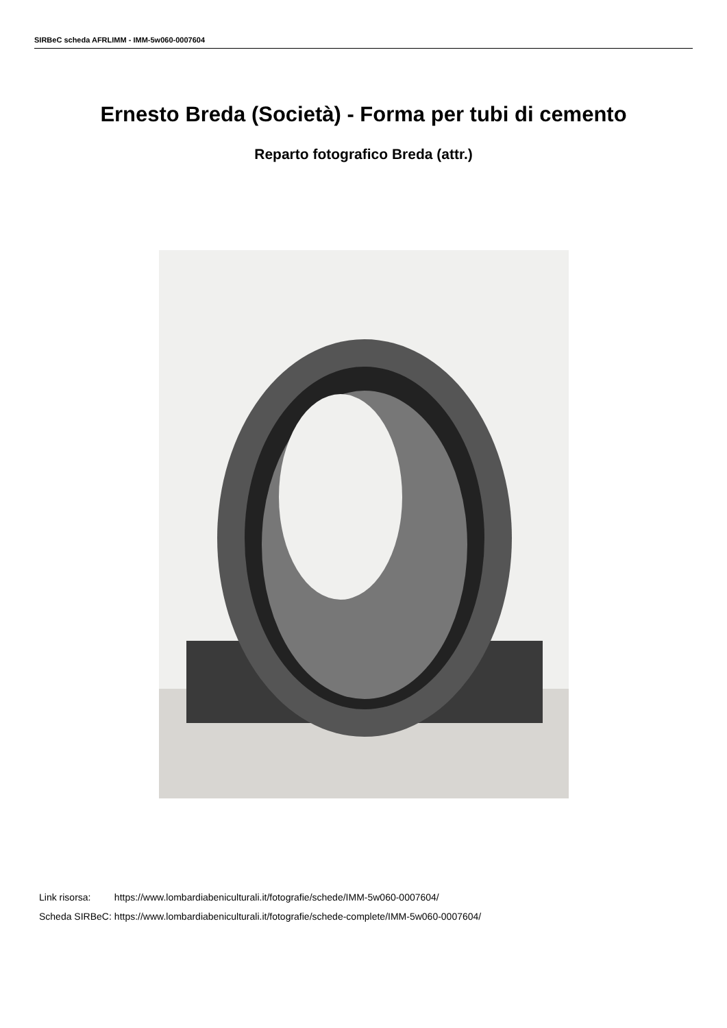SIRBeC scheda AFRLIMM - IMM-5w060-0007604
Ernesto Breda (Società) - Forma per tubi di cemento
Reparto fotografico Breda (attr.)
| Link risorsa: | https://www.lombardiabeniculturali.it/fotografie/schede/IMM-5w060-0007604/ |
| Scheda SIRBeC: | https://www.lombardiabeniculturali.it/fotografie/schede-complete/IMM-5w060-0007604/ |